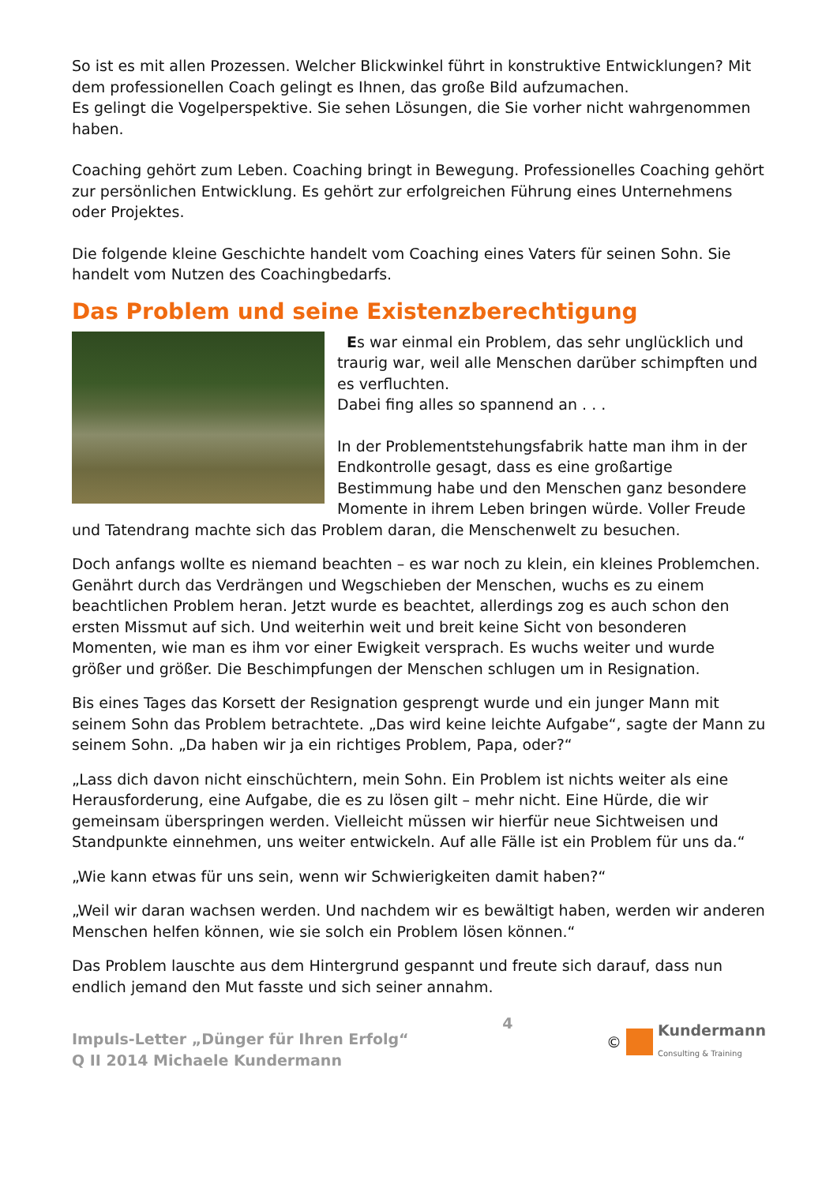So ist es mit allen Prozessen. Welcher Blickwinkel führt in konstruktive Entwicklungen? Mit dem professionellen Coach gelingt es Ihnen, das große Bild aufzumachen.
Es gelingt die Vogelperspektive. Sie sehen Lösungen, die Sie vorher nicht wahrgenommen haben.
Coaching gehört zum Leben. Coaching bringt in Bewegung. Professionelles Coaching gehört zur persönlichen Entwicklung. Es gehört zur erfolgreichen Führung eines Unternehmens oder Projektes.
Die folgende kleine Geschichte handelt vom Coaching eines Vaters für seinen Sohn. Sie handelt vom Nutzen des Coachingbedarfs.
Das Problem und seine Existenzberechtigung
Es war einmal ein Problem, das sehr unglücklich und traurig war, weil alle Menschen darüber schimpften und es verfluchten.
Dabei fing alles so spannend an . . .
In der Problementstehungsfabrik hatte man ihm in der Endkontrolle gesagt, dass es eine großartige Bestimmung habe und den Menschen ganz besondere Momente in ihrem Leben bringen würde. Voller Freude und Tatendrang machte sich das Problem daran, die Menschenwelt zu besuchen.
Doch anfangs wollte es niemand beachten – es war noch zu klein, ein kleines Problemchen. Genährt durch das Verdrängen und Wegschieben der Menschen, wuchs es zu einem beachtlichen Problem heran. Jetzt wurde es beachtet, allerdings zog es auch schon den ersten Missmut auf sich. Und weiterhin weit und breit keine Sicht von besonderen Momenten, wie man es ihm vor einer Ewigkeit versprach. Es wuchs weiter und wurde größer und größer. Die Beschimpfungen der Menschen schlugen um in Resignation.
Bis eines Tages das Korsett der Resignation gesprengt wurde und ein junger Mann mit seinem Sohn das Problem betrachtete. „Das wird keine leichte Aufgabe“, sagte der Mann zu seinem Sohn. „Da haben wir ja ein richtiges Problem, Papa, oder?“
„Lass dich davon nicht einschüchtern, mein Sohn. Ein Problem ist nichts weiter als eine Herausforderung, eine Aufgabe, die es zu lösen gilt – mehr nicht. Eine Hürde, die wir gemeinsam überspringen werden. Vielleicht müssen wir hierfür neue Sichtweisen und Standpunkte einnehmen, uns weiter entwickeln. Auf alle Fälle ist ein Problem für uns da.“
„Wie kann etwas für uns sein, wenn wir Schwierigkeiten damit haben?“
„Weil wir daran wachsen werden. Und nachdem wir es bewältigt haben, werden wir anderen Menschen helfen können, wie sie solch ein Problem lösen können.“
Das Problem lauschte aus dem Hintergrund gespannt und freute sich darauf, dass nun endlich jemand den Mut fasste und sich seiner annahm.
Impuls-Letter „Dünger für Ihren Erfolg“
Q II 2014 Michaele Kundermann
4 ©
Kundermann
Consulting & Training